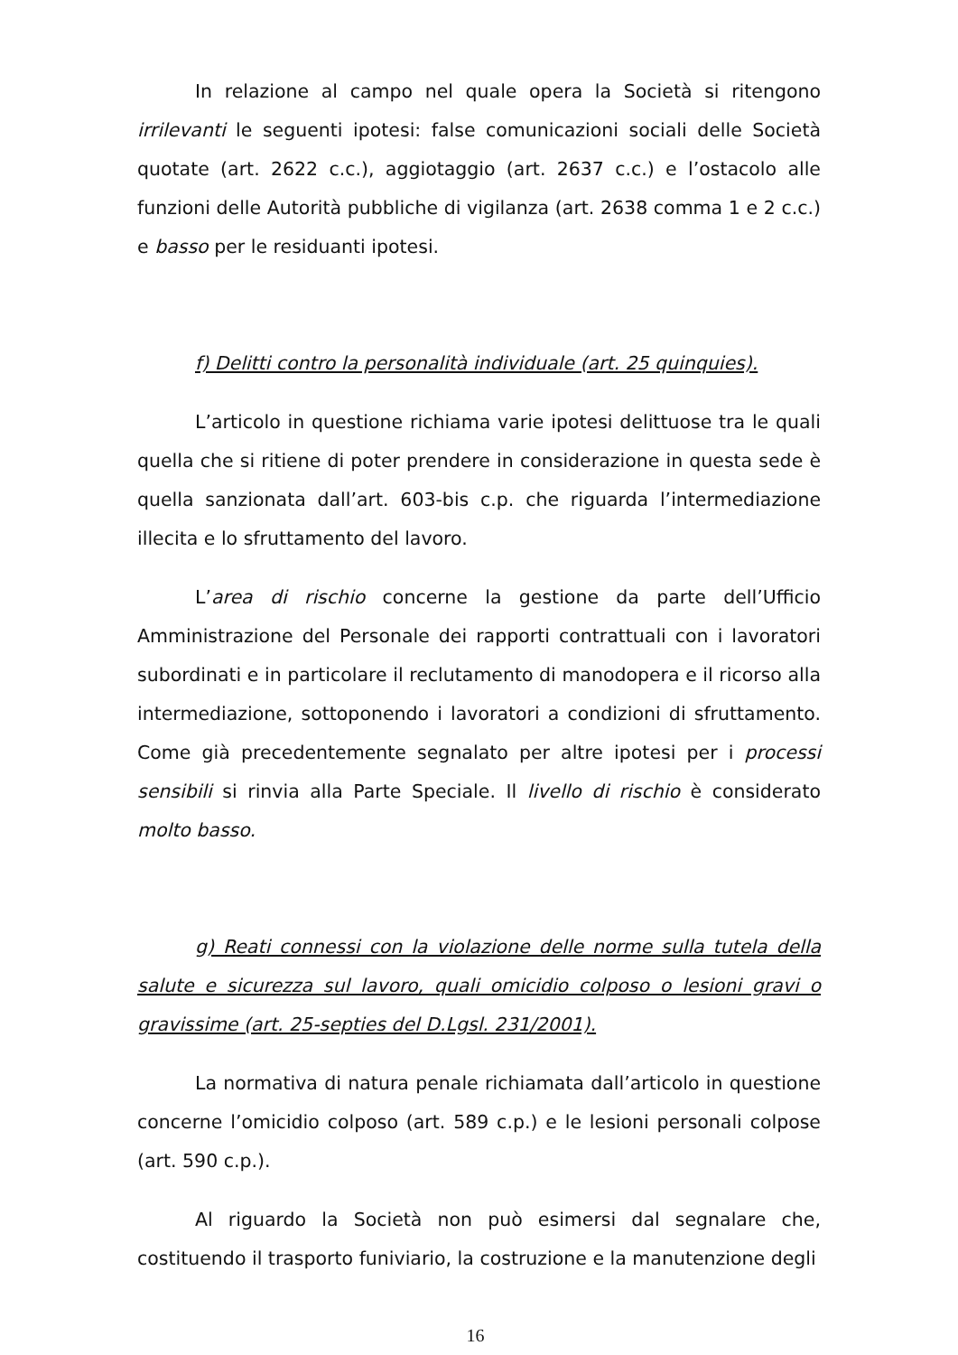In relazione al campo nel quale opera la Società si ritengono irrilevanti le seguenti ipotesi: false comunicazioni sociali delle Società quotate (art. 2622 c.c.), aggiotaggio (art. 2637 c.c.) e l’ostacolo alle funzioni delle Autorità pubbliche di vigilanza (art. 2638 comma 1 e 2 c.c.) e basso per le residuanti ipotesi.
f) Delitti contro la personalità individuale (art. 25 quinquies).
L’articolo in questione richiama varie ipotesi delittuose tra le quali quella che si ritiene di poter prendere in considerazione in questa sede è quella sanzionata dall’art. 603-bis c.p. che riguarda l’intermediazione illecita e lo sfruttamento del lavoro.
L’area di rischio concerne la gestione da parte dell’Ufficio Amministrazione del Personale dei rapporti contrattuali con i lavoratori subordinati e in particolare il reclutamento di manodopera e il ricorso alla intermediazione, sottoponendo i lavoratori a condizioni di sfruttamento. Come già precedentemente segnalato per altre ipotesi per i processi sensibili si rinvia alla Parte Speciale. Il livello di rischio è considerato molto basso.
g) Reati connessi con la violazione delle norme sulla tutela della salute e sicurezza sul lavoro, quali omicidio colposo o lesioni gravi o gravissime (art. 25-septies del D.Lgsl. 231/2001).
La normativa di natura penale richiamata dall’articolo in questione concerne l’omicidio colposo (art. 589 c.p.) e le lesioni personali colpose (art. 590 c.p.).
Al riguardo la Società non può esimersi dal segnalare che, costituendo il trasporto funiviario, la costruzione e la manutenzione degli
16